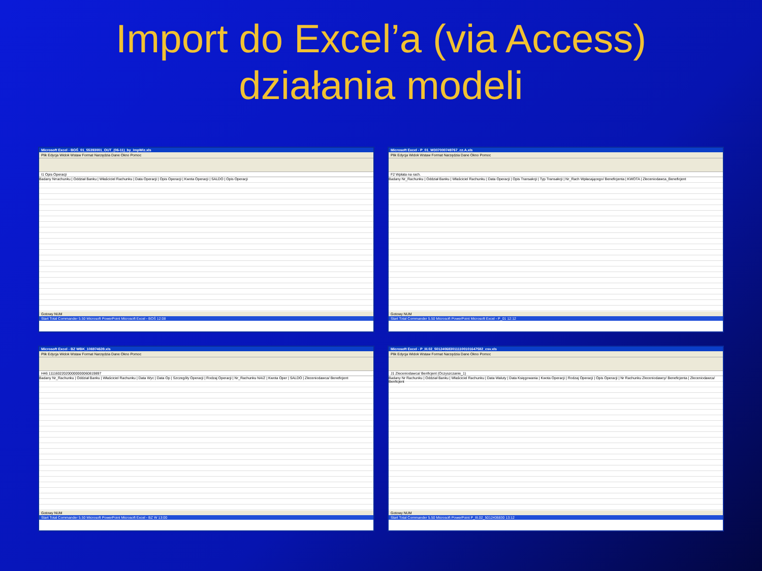Import do Excel’a (via Access)
działania modeli
Microsoft Excel - BOŚ_01_55393001_OUT_(06-11)_by_ImpWiz.xls
Plik Edycja Widok Wstaw Format Narzędzia Dane Okno Pomoc
I1 Opis Operacji
Badany Nrrachunku | Oddział Banku | Właściciel Rachunku | Data Operacji | Opis Operacji | Kwota Operacji | SALDO | Opis Operacji
Gotowy NUM
Start Total Commander 5.50 Microsoft PowerPoint Microsoft Excel - BOŚ 12:08
Microsoft Excel - P_01_W307000749767_cz.A.xls
Plik Edycja Widok Wstaw Format Narzędzia Dane Okno Pomoc
F2 Wpłata na rach.
Badany Nr_Rachunku | Oddział Banku | Właściciel Rachunku | Data Operacji | Opis Transakcji | Typ Transakcji | Nr_Rach Wpłacającego/ Beneficjenta | KWOTA | Zleceniodawca_Beneficjent
Gotowy NUM
Start Total Commander 5.50 Microsoft PowerPoint Microsoft Excel - P_01 12:12
Microsoft Excel - BZ WBK_106974639.xls
Plik Edycja Widok Wstaw Format Narzędzia Dane Okno Pomoc
H46 111160220200000000060819897
Badany Nr_Rachunku | Oddział Banku | Właściciel Rachunku | Data Wyc | Data Op | Szczegóły Operacji | Rodzaj Operacji | Nr_Rachunku NA/Z | Kwota Oper | SALDO | Zleceniodawca/ Beneficjent
Gotowy NUM
Start Total Commander 5.50 Microsoft PowerPoint Microsoft Excel - BZ W 13:00
Microsoft Excel - P_III.02_5012406830111100101647582_csv.xls
Plik Edycja Widok Wstaw Format Narzędzia Dane Okno Pomoc
J1 Zleceniodawca/ Benficjent (Oczyszczanie_1)
Badany Nr Rachunku | Oddział Banku | Właściciel Rachunku | Data Waluty | Data Księgowania | Kwota Operacji | Rodzaj Operacji | Opis Operacji | Nr Rachunku Zleceniodawcy/ Beneficjenta | Zleceniodawca/ Benficjent
Gotowy NUM
Start Total Commander 5.50 Microsoft PowerPoint P_III.02_5012406830 13:12